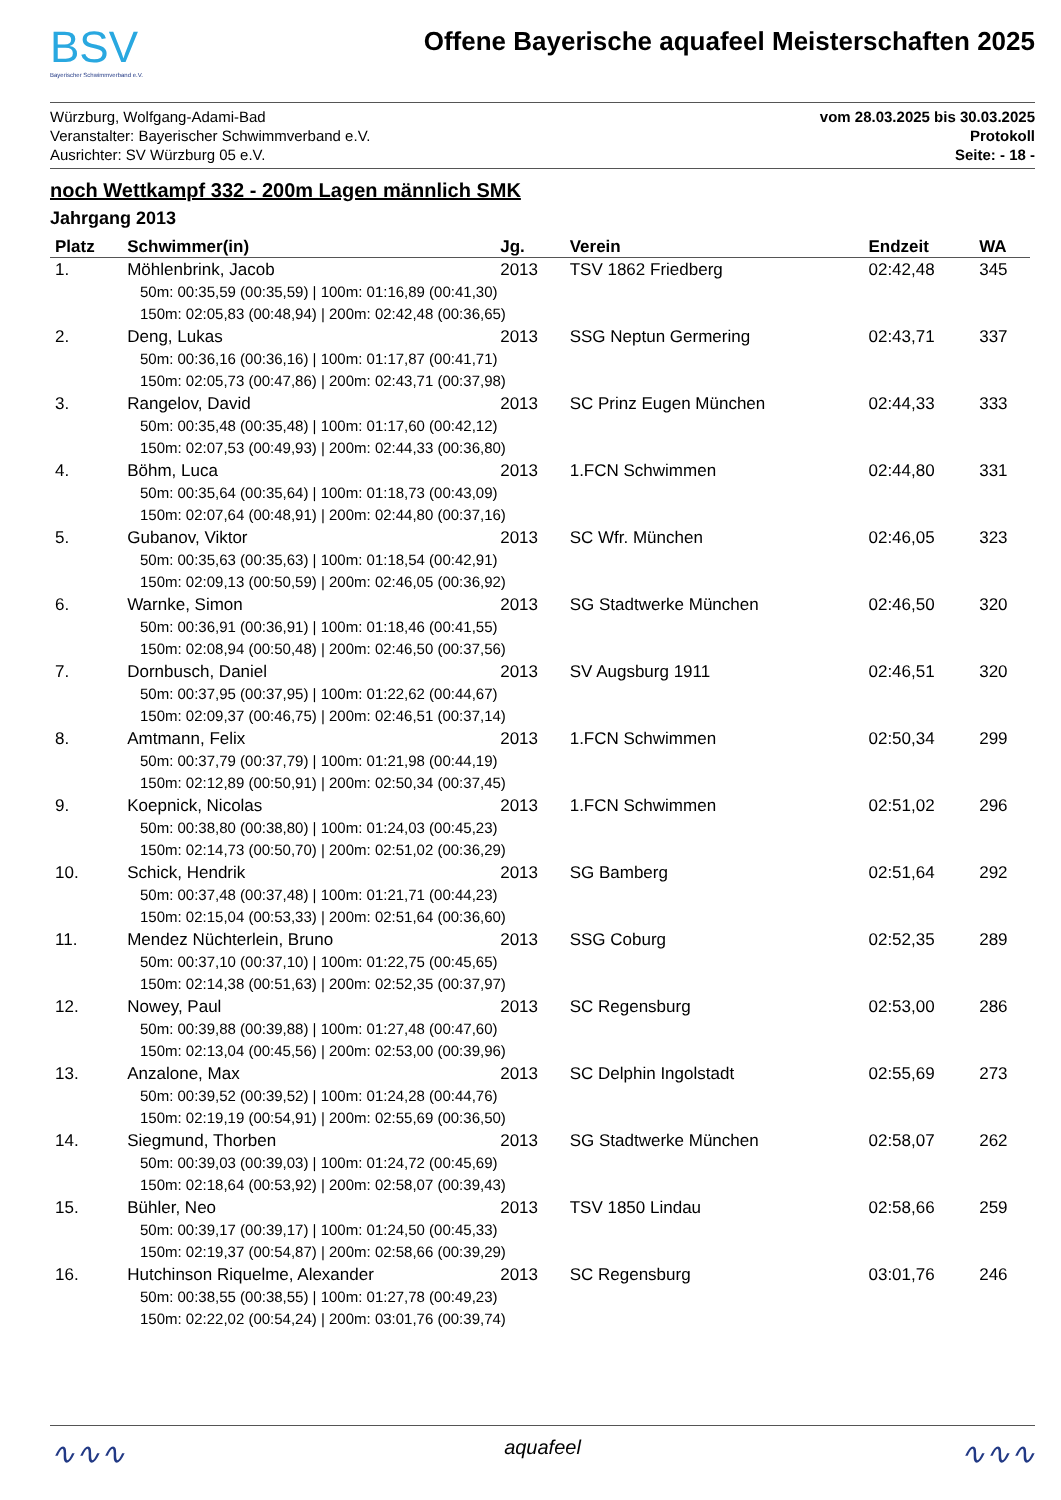BSV
Bayerischer Schwimmverband e.V.
Offene Bayerische aquafeel Meisterschaften 2025
Würzburg, Wolfgang-Adami-Bad
Veranstalter: Bayerischer Schwimmverband e.V.
Ausrichter: SV Würzburg 05 e.V.
vom 28.03.2025 bis 30.03.2025
Protokoll
Seite: - 18 -
noch Wettkampf 332 - 200m Lagen männlich SMK
Jahrgang 2013
| Platz | Schwimmer(in) | Jg. | Verein | Endzeit | WA |
| --- | --- | --- | --- | --- | --- |
| 1. | Möhlenbrink, Jacob | 2013 | TSV 1862 Friedberg | 02:42,48 | 345 |
| 50m: 00:35,59 (00:35,59) / 100m: 01:16,89 (00:41,30) 150m: 02:05,83 (00:48,94) / 200m: 02:42,48 (00:36,65) | | | | | |
| 2. | Deng, Lukas | 2013 | SSG Neptun Germering | 02:43,71 | 337 |
| 50m: 00:36,16 (00:36,16) / 100m: 01:17,87 (00:41,71) 150m: 02:05,73 (00:47,86) / 200m: 02:43,71 (00:37,98) | | | | | |
| 3. | Rangelov, David | 2013 | SC Prinz Eugen München | 02:44,33 | 333 |
| 50m: 00:35,48 (00:35,48) / 100m: 01:17,60 (00:42,12) 150m: 02:07,53 (00:49,93) / 200m: 02:44,33 (00:36,80) | | | | | |
| 4. | Böhm, Luca | 2013 | 1.FCN Schwimmen | 02:44,80 | 331 |
| 50m: 00:35,64 (00:35,64) / 100m: 01:18,73 (00:43,09) 150m: 02:07,64 (00:48,91) / 200m: 02:44,80 (00:37,16) | | | | | |
| 5. | Gubanov, Viktor | 2013 | SC Wfr. München | 02:46,05 | 323 |
| 50m: 00:35,63 (00:35,63) / 100m: 01:18,54 (00:42,91) 150m: 02:09,13 (00:50,59) / 200m: 02:46,05 (00:36,92) | | | | | |
| 6. | Warnke, Simon | 2013 | SG Stadtwerke München | 02:46,50 | 320 |
| 50m: 00:36,91 (00:36,91) / 100m: 01:18,46 (00:41,55) 150m: 02:08,94 (00:50,48) / 200m: 02:46,50 (00:37,56) | | | | | |
| 7. | Dornbusch, Daniel | 2013 | SV Augsburg 1911 | 02:46,51 | 320 |
| 50m: 00:37,95 (00:37,95) / 100m: 01:22,62 (00:44,67) 150m: 02:09,37 (00:46,75) / 200m: 02:46,51 (00:37,14) | | | | | |
| 8. | Amtmann, Felix | 2013 | 1.FCN Schwimmen | 02:50,34 | 299 |
| 50m: 00:37,79 (00:37,79) / 100m: 01:21,98 (00:44,19) 150m: 02:12,89 (00:50,91) / 200m: 02:50,34 (00:37,45) | | | | | |
| 9. | Koepnick, Nicolas | 2013 | 1.FCN Schwimmen | 02:51,02 | 296 |
| 50m: 00:38,80 (00:38,80) / 100m: 01:24,03 (00:45,23) 150m: 02:14,73 (00:50,70) / 200m: 02:51,02 (00:36,29) | | | | | |
| 10. | Schick, Hendrik | 2013 | SG Bamberg | 02:51,64 | 292 |
| 50m: 00:37,48 (00:37,48) / 100m: 01:21,71 (00:44,23) 150m: 02:15,04 (00:53,33) / 200m: 02:51,64 (00:36,60) | | | | | |
| 11. | Mendez Nüchterlein, Bruno | 2013 | SSG Coburg | 02:52,35 | 289 |
| 50m: 00:37,10 (00:37,10) / 100m: 01:22,75 (00:45,65) 150m: 02:14,38 (00:51,63) / 200m: 02:52,35 (00:37,97) | | | | | |
| 12. | Nowey, Paul | 2013 | SC Regensburg | 02:53,00 | 286 |
| 50m: 00:39,88 (00:39,88) / 100m: 01:27,48 (00:47,60) 150m: 02:13,04 (00:45,56) / 200m: 02:53,00 (00:39,96) | | | | | |
| 13. | Anzalone, Max | 2013 | SC Delphin Ingolstadt | 02:55,69 | 273 |
| 50m: 00:39,52 (00:39,52) / 100m: 01:24,28 (00:44,76) 150m: 02:19,19 (00:54,91) / 200m: 02:55,69 (00:36,50) | | | | | |
| 14. | Siegmund, Thorben | 2013 | SG Stadtwerke München | 02:58,07 | 262 |
| 50m: 00:39,03 (00:39,03) / 100m: 01:24,72 (00:45,69) 150m: 02:18,64 (00:53,92) / 200m: 02:58,07 (00:39,43) | | | | | |
| 15. | Bühler, Neo | 2013 | TSV 1850 Lindau | 02:58,66 | 259 |
| 50m: 00:39,17 (00:39,17) / 100m: 01:24,50 (00:45,33) 150m: 02:19,37 (00:54,87) / 200m: 02:58,66 (00:39,29) | | | | | |
| 16. | Hutchinson Riquelme, Alexander | 2013 | SC Regensburg | 03:01,76 | 246 |
| 50m: 00:38,55 (00:38,55) / 100m: 01:27,78 (00:49,23) 150m: 02:22,02 (00:54,24) / 200m: 03:01,76 (00:39,74) | | | | | |
∿∿∿ aquafeel ∿∿∿